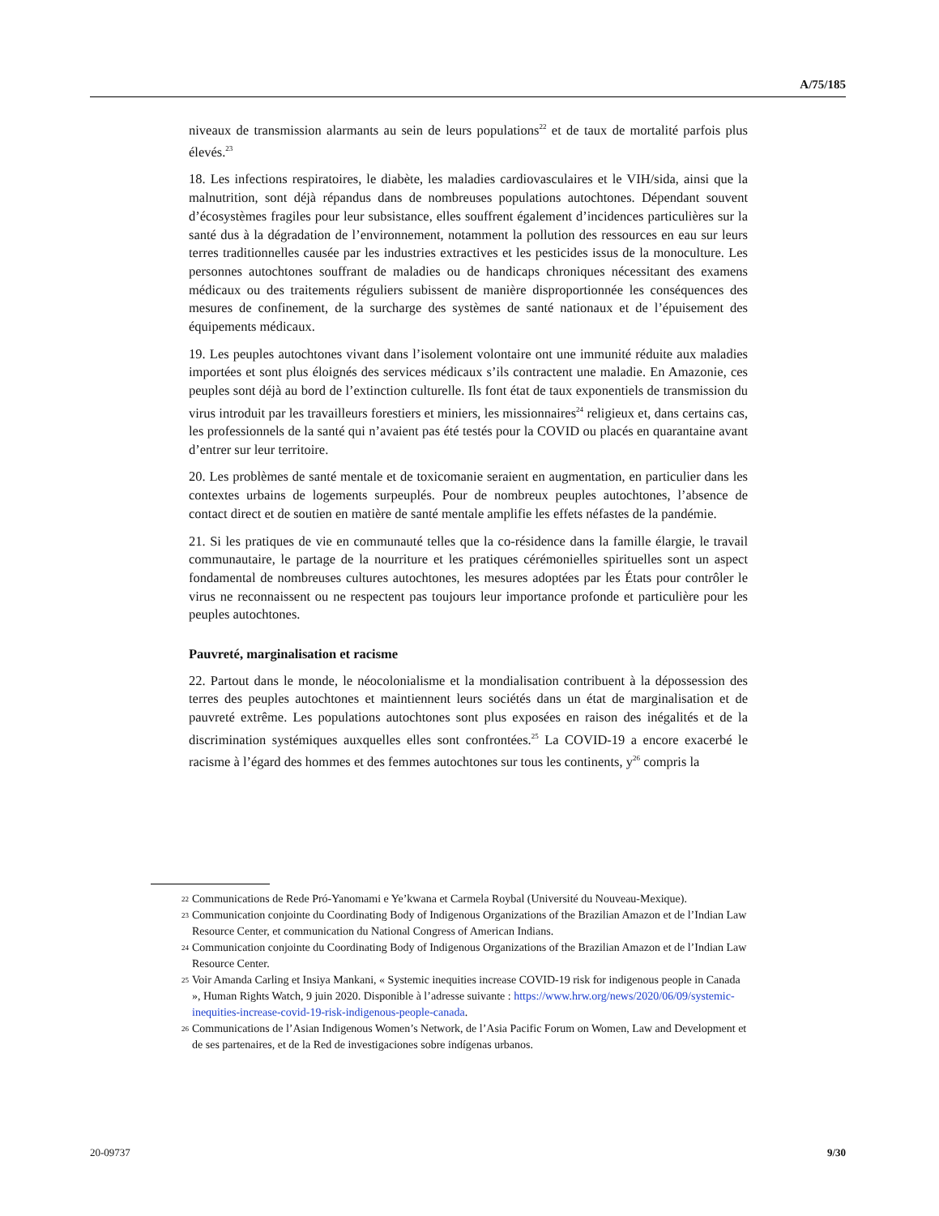A/75/185
niveaux de transmission alarmants au sein de leurs populations<sup>22</sup> et de taux de mortalité parfois plus élevés.<sup>23</sup>
18. Les infections respiratoires, le diabète, les maladies cardiovasculaires et le VIH/sida, ainsi que la malnutrition, sont déjà répandus dans de nombreuses populations autochtones. Dépendant souvent d’écosystèmes fragiles pour leur subsistance, elles souffrent également d’incidences particulières sur la santé dus à la dégradation de l’environnement, notamment la pollution des ressources en eau sur leurs terres traditionnelles causée par les industries extractives et les pesticides issus de la monoculture. Les personnes autochtones souffrant de maladies ou de handicaps chroniques nécessitant des examens médicaux ou des traitements réguliers subissent de manière disproportionnée les conséquences des mesures de confinement, de la surcharge des systèmes de santé nationaux et de l’épuisement des équipements médicaux.
19. Les peuples autochtones vivant dans l’isolement volontaire ont une immunité réduite aux maladies importées et sont plus éloignés des services médicaux s’ils contractent une maladie. En Amazonie, ces peuples sont déjà au bord de l’extinction culturelle. Ils font état de taux exponentiels de transmission du virus introduit par les travailleurs forestiers et miniers, les missionnaires<sup>24</sup> religieux et, dans certains cas, les professionnels de la santé qui n’avaient pas été testés pour la COVID ou placés en quarantaine avant d’entrer sur leur territoire.
20. Les problèmes de santé mentale et de toxicomanie seraient en augmentation, en particulier dans les contextes urbains de logements surpeuplés. Pour de nombreux peuples autochtones, l’absence de contact direct et de soutien en matière de santé mentale amplifie les effets néfastes de la pandémie.
21. Si les pratiques de vie en communauté telles que la co-résidence dans la famille élargie, le travail communautaire, le partage de la nourriture et les pratiques cérémonielles spirituelles sont un aspect fondamental de nombreuses cultures autochtones, les mesures adoptées par les États pour contrôler le virus ne reconnaissent ou ne respectent pas toujours leur importance profonde et particulière pour les peuples autochtones.
Pauvreté, marginalisation et racisme
22. Partout dans le monde, le néocolonialisme et la mondialisation contribuent à la dépossession des terres des peuples autochtones et maintiennent leurs sociétés dans un état de marginalisation et de pauvreté extrême. Les populations autochtones sont plus exposées en raison des inégalités et de la discrimination systémiques auxquelles elles sont confrontées.<sup>25</sup> La COVID-19 a encore exacerbé le racisme à l’égard des hommes et des femmes autochtones sur tous les continents, y<sup>26</sup> compris la
22
Communications de Rede Pró-Yanomami e Ye’kwana et Carmela Roybal (Université du Nouveau-Mexique).
23
Communication conjointe du Coordinating Body of Indigenous Organizations of the Brazilian Amazon et de l’Indian Law Resource Center, et communication du National Congress of American Indians.
24
Communication conjointe du Coordinating Body of Indigenous Organizations of the Brazilian Amazon et de l’Indian Law Resource Center.
25
Voir Amanda Carling et Insiya Mankani, « Systemic inequities increase COVID-19 risk for indigenous people in Canada », Human Rights Watch, 9 juin 2020. Disponible à l’adresse suivante : https://www.hrw.org/news/2020/06/09/systemic-inequities-increase-covid-19-risk-indigenous-people-canada.
26
Communications de l’Asian Indigenous Women’s Network, de l’Asia Pacific Forum on Women, Law and Development et de ses partenaires, et de la Red de investigaciones sobre indígenas urbanos.
20-09737 9/30